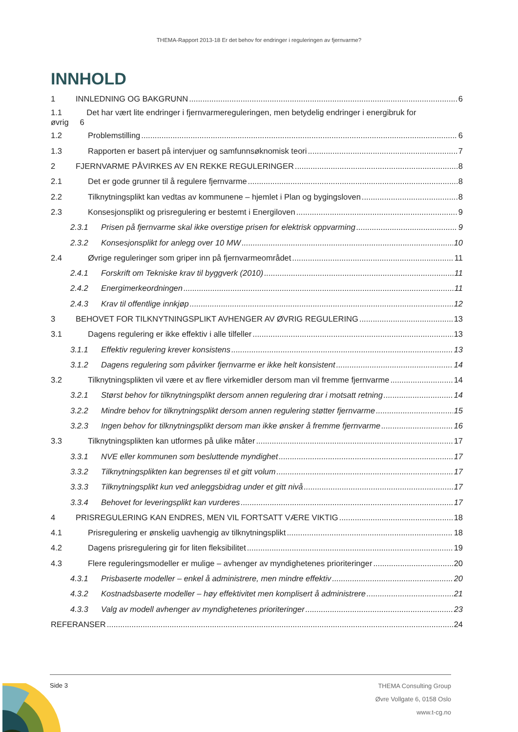THEMA-Rapport 2013-18 Er det behov for endringer i reguleringen av fjernvarme?
INNHOLD
1 INNLEDNING OG BAKGRUNN 6
1.1 Det har vært lite endringer i fjernvarmereguleringen, men betydelig endringer i energibruk for
øvrig 6
1.2 Problemstilling 6
1.3 Rapporten er basert på intervjuer og samfunnsøknomisk teori 7
2 FJERNVARME PÅVIRKES AV EN REKKE REGULERINGER 8
2.1 Det er gode grunner til å regulere fjernvarme 8
2.2 Tilknytningsplikt kan vedtas av kommunene – hjemlet i Plan og bygingsloven 8
2.3 Konsesjonsplikt og prisregulering er bestemt i Energiloven 9
2.3.1 Prisen på fjernvarme skal ikke overstige prisen for elektrisk oppvarming 9
2.3.2 Konsesjonsplikt for anlegg over 10 MW 10
2.4 Øvrige reguleringer som griper inn på fjernvarmeområdet 11
2.4.1 Forskrift om Tekniske krav til byggverk (2010) 11
2.4.2 Energimerkeordningen 11
2.4.3 Krav til offentlige innkjøp 12
3 BEHOVET FOR TILKNYTNINGSPLIKT AVHENGER AV ØVRIG REGULERING 13
3.1 Dagens regulering er ikke effektiv i alle tilfeller 13
3.1.1 Effektiv regulering krever konsistens 13
3.1.2 Dagens regulering som påvirker fjernvarme er ikke helt konsistent 14
3.2 Tilknytningsplikten vil være et av flere virkemidler dersom man vil fremme fjernvarme 14
3.2.1 Størst behov for tilknytningsplikt dersom annen regulering drar i motsatt retning 14
3.2.2 Mindre behov for tilknytningsplikt dersom annen regulering støtter fjernvarme 15
3.2.3 Ingen behov for tilknytningsplikt dersom man ikke ønsker å fremme fjernvarme 16
3.3 Tilknytningsplikten kan utformes på ulike måter 17
3.3.1 NVE eller kommunen som besluttende myndighet 17
3.3.2 Tilknytningsplikten kan begrenses til et gitt volum 17
3.3.3 Tilknytningsplikt kun ved anleggsbidrag under et gitt nivå 17
3.3.4 Behovet for leveringsplikt kan vurderes 17
4 PRISREGULERING KAN ENDRES, MEN VIL FORTSATT VÆRE VIKTIG 18
4.1 Prisregulering er ønskelig uavhengig av tilknytningsplikt 18
4.2 Dagens prisregulering gir for liten fleksibilitet 19
4.3 Flere reguleringsmodeller er mulige – avhenger av myndighetenes prioriteringer 20
4.3.1 Prisbaserte modeller – enkel å administrere, men mindre effektiv 20
4.3.2 Kostnadsbaserte modeller – høy effektivitet men komplisert å administrere 21
4.3.3 Valg av modell avhenger av myndighetenes prioriteringer 23
REFERANSER 24
Side 3
THEMA Consulting Group
Øvre Vollgate 6, 0158 Oslo
www.t-cg.no